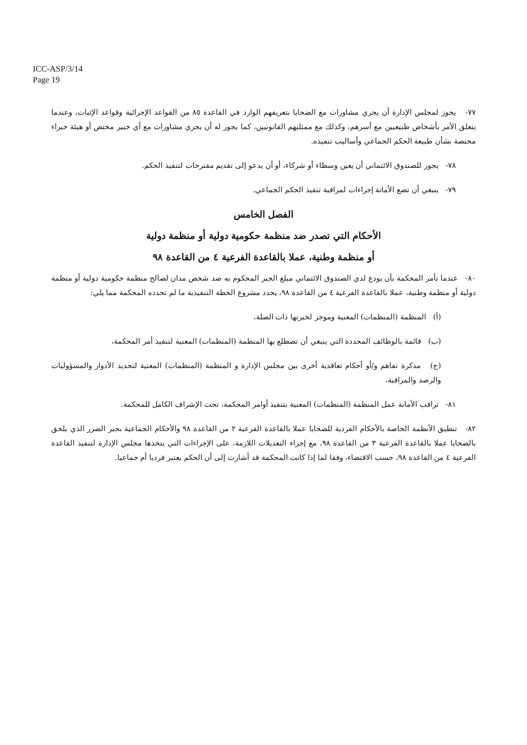ICC-ASP/3/14
Page 19
٧٧- يجوز لمجلس الإدارة أن يجري مشاورات مع الضحايا بتعريفهم الوارد في القاعدة ٨٥ من القواعد الإجرائية وقواعد الإثبات، وعندما يتعلق الأمر بأشخاص طبيعيين مع أسرهم، وكذلك مع ممثليهم القانونيين، كما يجوز له أن يجري مشاورات مع أي خبير مختص أو هيئة خبراء مختصة بشأن طبيعة الحكم الجماعي وأساليب تنفيذه.
٧٨- يجوز للصندوق الائتماني أن يعين وسطاء أو شركاء، أو أن يدعو إلى تقديم مقترحات لتنفيذ الحكم.
٧٩- ينبغي أن تضع الأمانة إجراءات لمراقبة تنفيذ الحكم الجماعي.
الفصل الخامس
الأحكام التي تصدر ضد منظمة حكومية دولية أو منظمة دولية
أو منظمة وطنية، عملا بالقاعدة الفرعية ٤ من القاعدة ٩٨
٨٠- عندما تأمر المحكمة بأن يودع لدي الصندوق الائتماني مبلغ الجبر المحكوم به ضد شخص مدان لصالح منظمة حكومية دولية أو منظمة دولية أو منظمة وطنية، عملا بالقاعدة الفرعية ٤ من القاعدة ٩٨، يحدد مشروع الخطة التنفيذية ما لم تحدده المحكمة مما يلي:
(أ) المنظمة (المنظمات) المعنية وموجز لخبرتها ذات الصلة،
(ب) قائمة بالوظائف المحددة التي ينبغي أن تضطلع بها المنظمة (المنظمات) المعنية لتنفيذ أمر المحكمة،
(ج) مذكرة تفاهم و/أو أحكام تعاقدية أخرى بين مجلس الإدارة و المنظمة (المنظمات) المعنية لتحديد الأدوار والمسؤوليات والرصد والمراقبة،
٨١- تراقب الأمانة عمل المنظمة (المنظمات) المعنية بتنفيذ أوامر المحكمة، تحت الإشراف الكامل للمحكمة.
٨٢- تنطبق الأنظمة الخاصة بالأحكام الفردية للضحايا عملا بالقاعدة الفرعية ٢ من القاعدة ٩٨ والأحكام الجماعية بجبر الضرر الذي يلحق بالضحايا عملا بالقاعدة الفرعية ٣ من القاعدة ٩٨، مع إجراء التعديلات اللازمة، على الإجراءات التي يتخذها مجلس الإدارة لتنفيذ القاعدة الفرعية ٤ من القاعدة ٩٨، حسب الاقتضاء، وفقا لما إذا كانت المحكمة قد أشارت إلى أن الحكم يعتبر فرديا أم جماعيا.